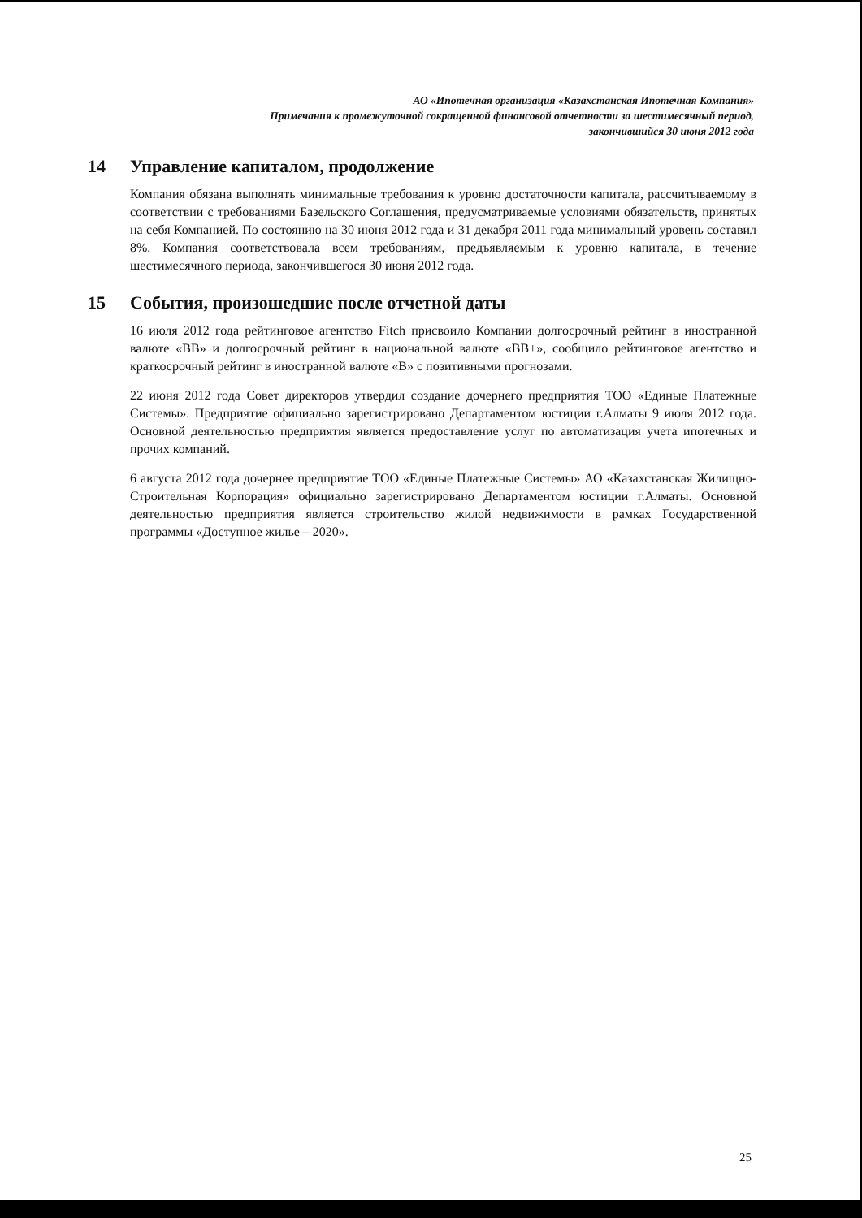АО «Ипотечная организация «Казахстанская Ипотечная Компания»
Примечания к промежуточной сокращенной финансовой отчетности за шестимесячный период,
закончившийся 30 июня 2012 года
14 Управление капиталом, продолжение
Компания обязана выполнять минимальные требования к уровню достаточности капитала, рассчитываемому в соответствии с требованиями Базельского Соглашения, предусматриваемые условиями обязательств, принятых на себя Компанией. По состоянию на 30 июня 2012 года и 31 декабря 2011 года минимальный уровень составил 8%. Компания соответствовала всем требованиям, предъявляемым к уровню капитала, в течение шестимесячного периода, закончившегося 30 июня 2012 года.
15 События, произошедшие после отчетной даты
16 июля 2012 года рейтинговое агентство Fitch присвоило Компании долгосрочный рейтинг в иностранной валюте «BB» и долгосрочный рейтинг в национальной валюте «BB+», сообщило рейтинговое агентство и краткосрочный рейтинг в иностранной валюте «B» с позитивными прогнозами.
22 июня 2012 года Совет директоров утвердил создание дочернего предприятия ТОО «Единые Платежные Системы». Предприятие официально зарегистрировано Департаментом юстиции г.Алматы 9 июля 2012 года. Основной деятельностью предприятия является предоставление услуг по автоматизация учета ипотечных и прочих компаний.
6 августа 2012 года дочернее предприятие ТОО «Единые Платежные Системы» АО «Казахстанская Жилищно-Строительная Корпорация» официально зарегистрировано Департаментом юстиции г.Алматы. Основной деятельностью предприятия является строительство жилой недвижимости в рамках Государственной программы «Доступное жилье – 2020».
25